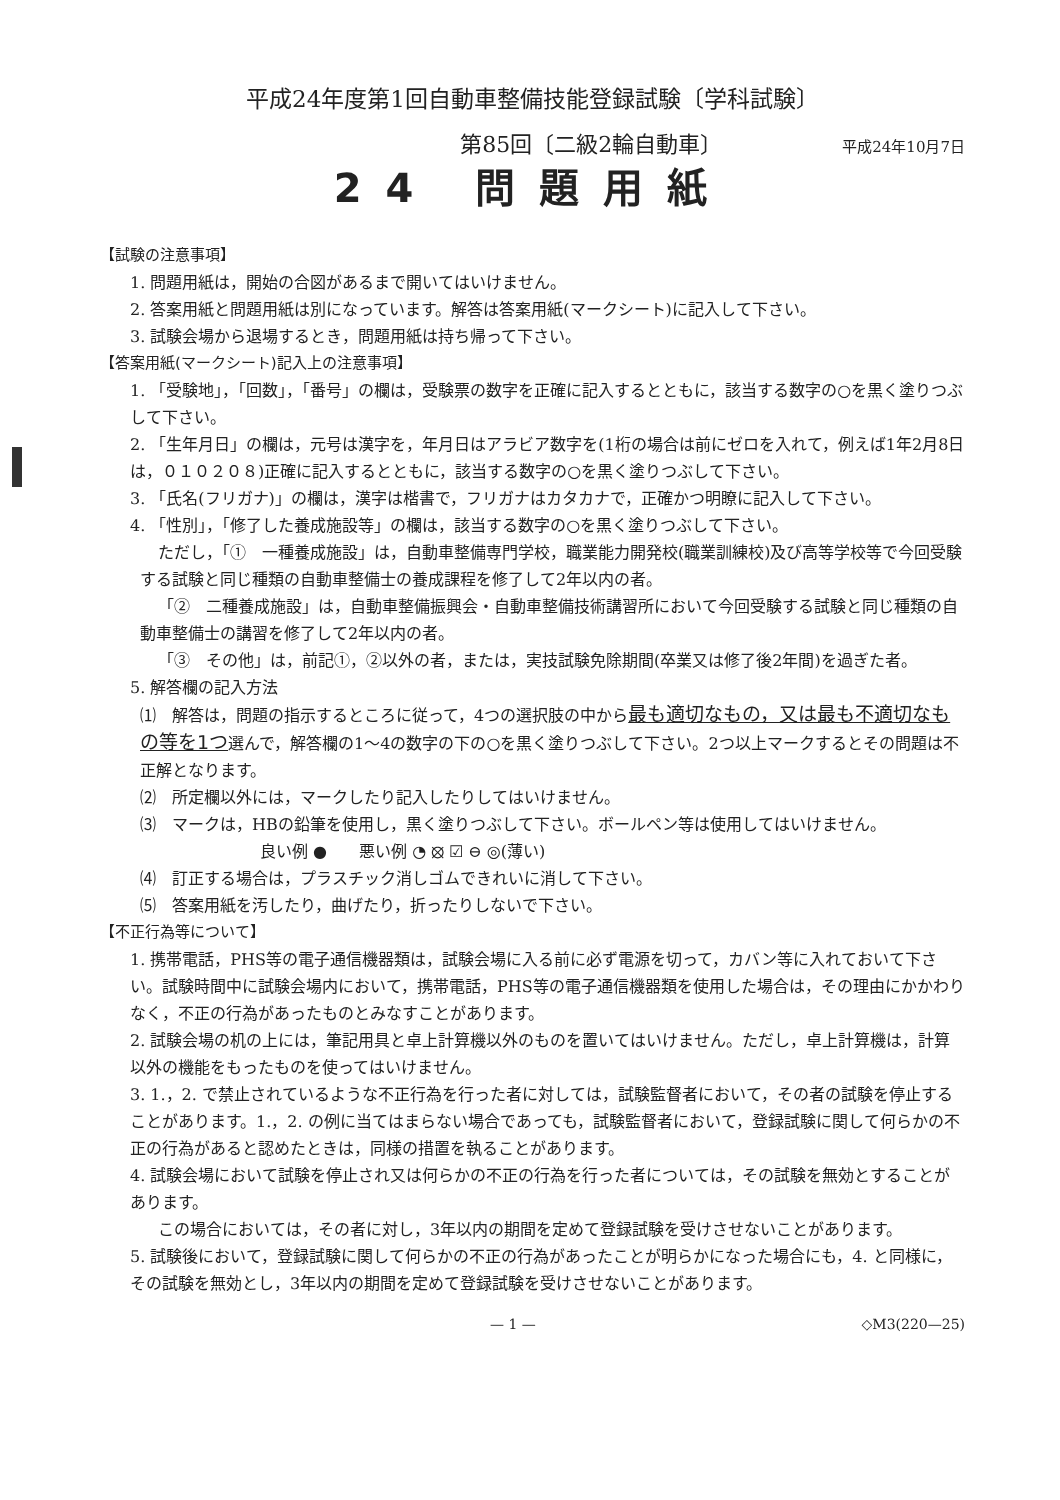平成24年度第1回自動車整備技能登録試験〔学科試験〕
第85回〔二級2輪自動車〕 平成24年10月7日
24 問題用紙
【試験の注意事項】
1. 問題用紙は，開始の合図があるまで開いてはいけません。
2. 答案用紙と問題用紙は別になっています。解答は答案用紙(マークシート)に記入して下さい。
3. 試験会場から退場するとき，問題用紙は持ち帰って下さい。
【答案用紙(マークシート)記入上の注意事項】
1. 「受験地」，「回数」，「番号」の欄は，受験票の数字を正確に記入するとともに，該当する数字の○を黒く塗りつぶして下さい。
2. 「生年月日」の欄は，元号は漢字を，年月日はアラビア数字を(1桁の場合は前にゼロを入れて，例えば1年2月8日は，０１０２０８)正確に記入するとともに，該当する数字の○を黒く塗りつぶして下さい。
3. 「氏名(フリガナ)」の欄は，漢字は楷書で，フリガナはカタカナで，正確かつ明瞭に記入して下さい。
4. 「性別」，「修了した養成施設等」の欄は，該当する数字の○を黒く塗りつぶして下さい。
ただし，「①　一種養成施設」は，自動車整備専門学校，職業能力開発校(職業訓練校)及び高等学校等で今回受験する試験と同じ種類の自動車整備士の養成課程を修了して2年以内の者。
「②　二種養成施設」は，自動車整備振興会・自動車整備技術講習所において今回受験する試験と同じ種類の自動車整備士の講習を修了して2年以内の者。
「③　その他」は，前記①，②以外の者，または，実技試験免除期間(卒業又は修了後2年間)を過ぎた者。
5. 解答欄の記入方法
⑴　解答は，問題の指示するところに従って，4つの選択肢の中から最も適切なもの，又は最も不適切なもの等を1つ選んで，解答欄の1～4の数字の下の○を黒く塗りつぶして下さい。2つ以上マークするとその問題は不正解となります。
⑵　所定欄以外には，マークしたり記入したりしてはいけません。
⑶　マークは，HBの鉛筆を使用し，黒く塗りつぶして下さい。ボールペン等は使用してはいけません。
良い例 ●　　悪い例 ◔ ⦻ ☑ ⊖ ◎(薄い)
⑷　訂正する場合は，プラスチック消しゴムできれいに消して下さい。
⑸　答案用紙を汚したり，曲げたり，折ったりしないで下さい。
【不正行為等について】
1. 携帯電話，PHS等の電子通信機器類は，試験会場に入る前に必ず電源を切って，カバン等に入れておいて下さい。試験時間中に試験会場内において，携帯電話，PHS等の電子通信機器類を使用した場合は，その理由にかかわりなく，不正の行為があったものとみなすことがあります。
2. 試験会場の机の上には，筆記用具と卓上計算機以外のものを置いてはいけません。ただし，卓上計算機は，計算以外の機能をもったものを使ってはいけません。
3. 1.，2. で禁止されているような不正行為を行った者に対しては，試験監督者において，その者の試験を停止することがあります。1.，2. の例に当てはまらない場合であっても，試験監督者において，登録試験に関して何らかの不正の行為があると認めたときは，同様の措置を執ることがあります。
4. 試験会場において試験を停止され又は何らかの不正の行為を行った者については，その試験を無効とすることがあります。
この場合においては，その者に対し，3年以内の期間を定めて登録試験を受けさせないことがあります。
5. 試験後において，登録試験に関して何らかの不正の行為があったことが明らかになった場合にも，4. と同様に，その試験を無効とし，3年以内の期間を定めて登録試験を受けさせないことがあります。
— 1 — ◇M3(220—25)